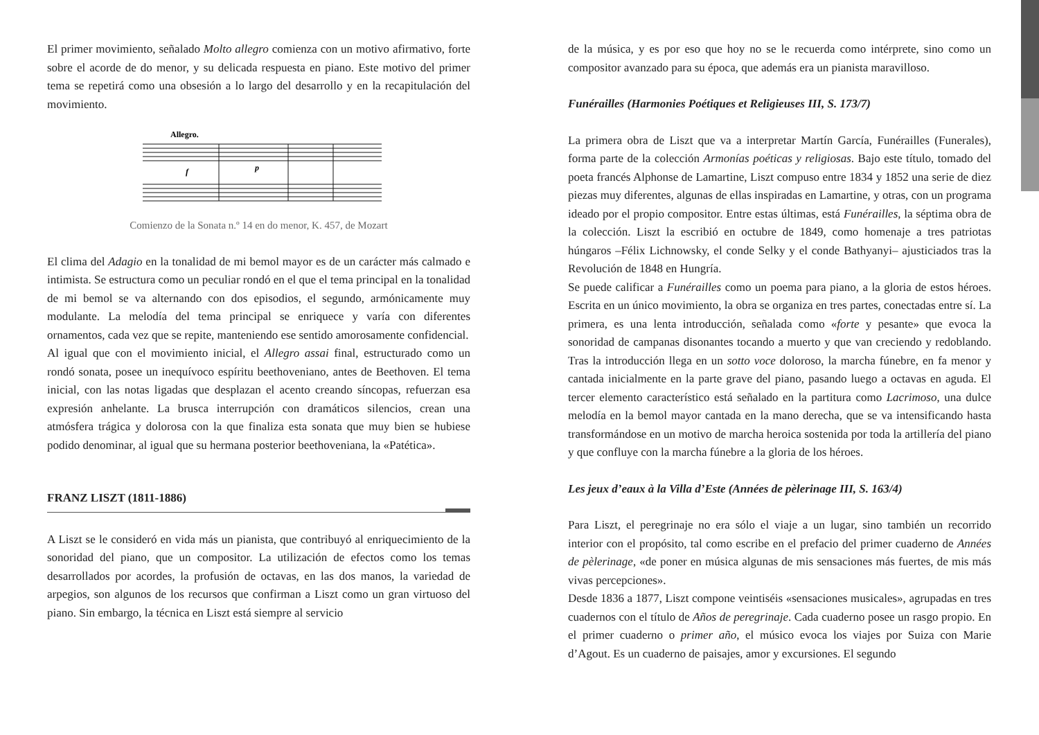El primer movimiento, señalado Molto allegro comienza con un motivo afirmativo, forte sobre el acorde de do menor, y su delicada respuesta en piano. Este motivo del primer tema se repetirá como una obsesión a lo largo del desarrollo y en la recapitulación del movimiento.
Allegro.
f
p
Comienzo de la Sonata n.º 14 en do menor, K. 457, de Mozart
El clima del Adagio en la tonalidad de mi bemol mayor es de un carácter más calmado e intimista. Se estructura como un peculiar rondó en el que el tema principal en la tonalidad de mi bemol se va alternando con dos episodios, el segundo, armónicamente muy modulante. La melodía del tema principal se enriquece y varía con diferentes ornamentos, cada vez que se repite, manteniendo ese sentido amorosamente confidencial.
Al igual que con el movimiento inicial, el Allegro assai final, estructurado como un rondó sonata, posee un inequívoco espíritu beethoveniano, antes de Beethoven. El tema inicial, con las notas ligadas que desplazan el acento creando síncopas, refuerzan esa expresión anhelante. La brusca interrupción con dramáticos silencios, crean una atmósfera trágica y dolorosa con la que finaliza esta sonata que muy bien se hubiese podido denominar, al igual que su hermana posterior beethoveniana, la «Patética».
FRANZ LISZT (1811-1886)
A Liszt se le consideró en vida más un pianista, que contribuyó al enriquecimiento de la sonoridad del piano, que un compositor. La utilización de efectos como los temas desarrollados por acordes, la profusión de octavas, en las dos manos, la variedad de arpegios, son algunos de los recursos que confirman a Liszt como un gran virtuoso del piano. Sin embargo, la técnica en Liszt está siempre al servicio
de la música, y es por eso que hoy no se le recuerda como intérprete, sino como un compositor avanzado para su época, que además era un pianista maravilloso.
Funérailles (Harmonies Poétiques et Religieuses III, S. 173/7)
La primera obra de Liszt que va a interpretar Martín García, Funérailles (Funerales), forma parte de la colección Armonías poéticas y religiosas. Bajo este título, tomado del poeta francés Alphonse de Lamartine, Liszt compuso entre 1834 y 1852 una serie de diez piezas muy diferentes, algunas de ellas inspiradas en Lamartine, y otras, con un programa ideado por el propio compositor. Entre estas últimas, está Funérailles, la séptima obra de la colección. Liszt la escribió en octubre de 1849, como homenaje a tres patriotas húngaros –Félix Lichnowsky, el conde Selky y el conde Bathyanyi– ajusticiados tras la Revolución de 1848 en Hungría.
Se puede calificar a Funérailles como un poema para piano, a la gloria de estos héroes. Escrita en un único movimiento, la obra se organiza en tres partes, conectadas entre sí. La primera, es una lenta introducción, señalada como «forte y pesante» que evoca la sonoridad de campanas disonantes tocando a muerto y que van creciendo y redoblando. Tras la introducción llega en un sotto voce doloroso, la marcha fúnebre, en fa menor y cantada inicialmente en la parte grave del piano, pasando luego a octavas en aguda. El tercer elemento característico está señalado en la partitura como Lacrimoso, una dulce melodía en la bemol mayor cantada en la mano derecha, que se va intensificando hasta transformándose en un motivo de marcha heroica sostenida por toda la artillería del piano y que confluye con la marcha fúnebre a la gloria de los héroes.
Les jeux d’eaux à la Villa d’Este (Années de pèlerinage III, S. 163/4)
Para Liszt, el peregrinaje no era sólo el viaje a un lugar, sino también un recorrido interior con el propósito, tal como escribe en el prefacio del primer cuaderno de Années de pèlerinage, «de poner en música algunas de mis sensaciones más fuertes, de mis más vivas percepciones».
Desde 1836 a 1877, Liszt compone veintiséis «sensaciones musicales», agrupadas en tres cuadernos con el título de Años de peregrinaje. Cada cuaderno posee un rasgo propio. En el primer cuaderno o primer año, el músico evoca los viajes por Suiza con Marie d’Agout. Es un cuaderno de paisajes, amor y excursiones. El segundo